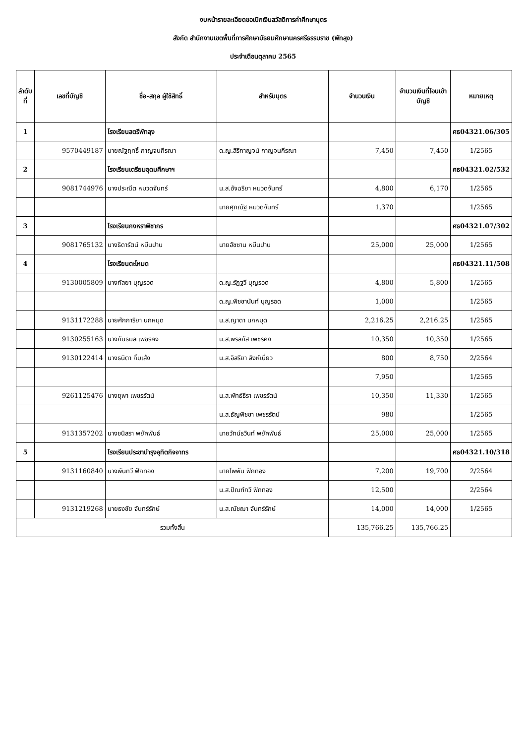งบหน้ารายละเอียดขอเบิกเงินสวัสดิการค่าศึกษาบุตร
สังกัด สำนักงานเขตพื้นที่การศึกษามัธยมศึกษานครศรีธรรมราช (พัทลุง)
ประจำเดือนตุลาคม 2565
| ลำดับที่ | เลขที่บัญชี | ชื่อ-สกุล ผู้ใช้สิทธิ์ | สำหรับบุตร | จำนวนเงิน | จำนวนเงินที่โอนเข้าบัญชี | หมายเหตุ |
| --- | --- | --- | --- | --- | --- | --- |
| 1 | | โรงเรียนสตรีพัทลุง | | | | ศธ04321.06/305 |
| | 9570449187 | นายณัฐฤทธิ์ กาญจนกีรณา | ด.ญ.สิริกาญจน์ กาญจนกีรณา | 7,450 | 7,450 | 1/2565 |
| 2 | | โรงเรียนเตรียมอุดมศึกษาฯ | | | | ศธ04321.02/532 |
| | 9081744976 | นางประณีต หมวดจันทร์ | น.ส.อัจฉริยา หมวดจันทร์ | 4,800 | 6,170 | 1/2565 |
| | | | นายศุภณัฐ หมวดจันทร์ | 1,370 | | 1/2565 |
| 3 | | โรงเรียนกงหราพิชากร | | | | ศธ04321.07/302 |
| | 9081765132 | นางธิดารัตน์ หมีนปาน | นายฮัซซาน หมีนปาน | 25,000 | 25,000 | 1/2565 |
| 4 | | โรงเรียนตะโหมด | | | | ศธ04321.11/508 |
| | 9130005809 | นางกัลยา บุญรอด | ด.ญ.รัฏฐวี บุญรอด | 4,800 | 5,800 | 1/2565 |
| | | | ด.ญ.พิชชานันท์ บุญรอด | 1,000 | | 1/2565 |
| | 9131172288 | นายศักการิยา นกหมุด | น.ส.ญาดา นกหมุด | 2,216.25 | 2,216.25 | 1/2565 |
| | 9130255163 | นางกันธมล เพชรคง | น.ส.พรลภัส เพชรคง | 10,350 | 10,350 | 1/2565 |
| | 9130122414 | นางธนิตา กิ้มเส้ง | น.ส.อิสรียา สิงห์เนี่ยว | 800 | 8,750 | 2/2564 |
| | | | | 7,950 | | 1/2565 |
| | 9261125476 | นางยุพา เพชรรัตน์ | น.ส.พัทธ์ธีรา เพชรรัตน์ | 10,350 | 11,330 | 1/2565 |
| | | | น.ส.ธัญพิชชา เพชรรัตน์ | 980 | | 1/2565 |
| | 9131357202 | นางชนิสรา พยัคพันธ์ | นายวัทน์ธวินท์ พยัคพันธ์ | 25,000 | 25,000 | 1/2565 |
| 5 | | โรงเรียนประชาบำรุงอุทิตกิจจาทร | | | | ศธ04321.10/318 |
| | 9131160840 | นางพันทวี ฟักทอง | นายไพพัน ฟักทอง | 7,200 | 19,700 | 2/2564 |
| | | | น.ส.ปัณฑ์กวี ฟักทอง | 12,500 | | 2/2564 |
| | 9131219268 | นายธงชัย จันทร์รักษ์ | น.ส.ณัชฌา จันทร์รักษ์ | 14,000 | 14,000 | 1/2565 |
| รวมทั้งสิ้น | | | | 135,766.25 | 135,766.25 | |